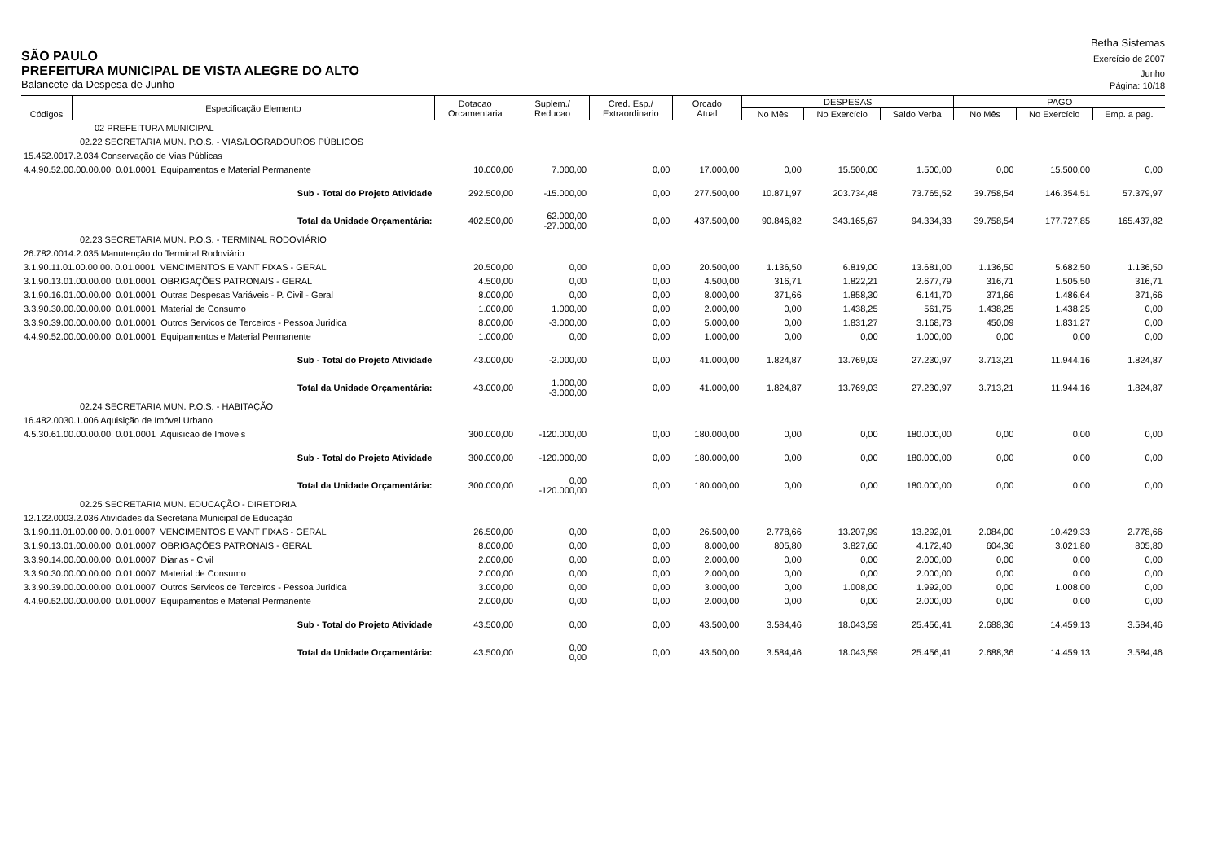Betha Sistemas
SÃO PAULO
Exercício de 2007
PREFEITURA MUNICIPAL DE VISTA ALEGRE DO ALTO
Junho
Balancete da Despesa de Junho
Página: 10/18
| Códigos | Especificação Elemento | Dotacao Orcamentaria | Suplem./ Reducao | Cred. Esp./ Extraordinario | Orcado Atual | DESPESAS | | | PAGO | | |
| --- | --- | --- | --- | --- | --- | --- | --- | --- | --- | --- | --- |
| | | | | | | No Mês | No Exercício | Saldo Verba | No Mês | No Exercício | Emp. a pag. |
| 02 PREFEITURA MUNICIPAL | | | | | | | | | | | |
| 02.22 SECRETARIA MUN. P.O.S. - VIAS/LOGRADOUROS PÚBLICOS | | | | | | | | | | | |
| 15.452.0017.2.034 Conservação de Vias Públicas | | | | | | | | | | | |
| 4.4.90.52.00.00.00.00. 0.01.0001 Equipamentos e Material Permanente | | 10.000,00 | 7.000,00 | 0,00 | 17.000,00 | 0,00 | 15.500,00 | 1.500,00 | 0,00 | 15.500,00 | 0,00 |
| Sub - Total do Projeto Atividade | | 292.500,00 | -15.000,00 | 0,00 | 277.500,00 | 10.871,97 | 203.734,48 | 73.765,52 | 39.758,54 | 146.354,51 | 57.379,97 |
| Total da Unidade Orçamentária: | | 402.500,00 | 62.000,00 -27.000,00 | 0,00 | 437.500,00 | 90.846,82 | 343.165,67 | 94.334,33 | 39.758,54 | 177.727,85 | 165.437,82 |
| 02.23 SECRETARIA MUN. P.O.S. - TERMINAL RODOVIÁRIO | | | | | | | | | | | |
| 26.782.0014.2.035 Manutenção do Terminal Rodoviário | | | | | | | | | | | |
| 3.1.90.11.01.00.00.00. 0.01.0001 VENCIMENTOS E VANT FIXAS - GERAL | | 20.500,00 | 0,00 | 0,00 | 20.500,00 | 1.136,50 | 6.819,00 | 13.681,00 | 1.136,50 | 5.682,50 | 1.136,50 |
| 3.1.90.13.01.00.00.00. 0.01.0001 OBRIGAÇÕES PATRONAIS - GERAL | | 4.500,00 | 0,00 | 0,00 | 4.500,00 | 316,71 | 1.822,21 | 2.677,79 | 316,71 | 1.505,50 | 316,71 |
| 3.1.90.16.01.00.00.00. 0.01.0001 Outras Despesas Variáveis - P. Civil - Geral | | 8.000,00 | 0,00 | 0,00 | 8.000,00 | 371,66 | 1.858,30 | 6.141,70 | 371,66 | 1.486,64 | 371,66 |
| 3.3.90.30.00.00.00.00. 0.01.0001 Material de Consumo | | 1.000,00 | 1.000,00 | 0,00 | 2.000,00 | 0,00 | 1.438,25 | 561,75 | 1.438,25 | 1.438,25 | 0,00 |
| 3.3.90.39.00.00.00.00. 0.01.0001 Outros Servicos de Terceiros - Pessoa Juridica | | 8.000,00 | -3.000,00 | 0,00 | 5.000,00 | 0,00 | 1.831,27 | 3.168,73 | 450,09 | 1.831,27 | 0,00 |
| 4.4.90.52.00.00.00.00. 0.01.0001 Equipamentos e Material Permanente | | 1.000,00 | 0,00 | 0,00 | 1.000,00 | 0,00 | 0,00 | 1.000,00 | 0,00 | 0,00 | 0,00 |
| Sub - Total do Projeto Atividade | | 43.000,00 | -2.000,00 | 0,00 | 41.000,00 | 1.824,87 | 13.769,03 | 27.230,97 | 3.713,21 | 11.944,16 | 1.824,87 |
| Total da Unidade Orçamentária: | | 43.000,00 | 1.000,00 -3.000,00 | 0,00 | 41.000,00 | 1.824,87 | 13.769,03 | 27.230,97 | 3.713,21 | 11.944,16 | 1.824,87 |
| 02.24 SECRETARIA MUN. P.O.S. - HABITAÇÃO | | | | | | | | | | | |
| 16.482.0030.1.006 Aquisição de Imóvel Urbano | | | | | | | | | | | |
| 4.5.30.61.00.00.00.00. 0.01.0001 Aquisicao de Imoveis | | 300.000,00 | -120.000,00 | 0,00 | 180.000,00 | 0,00 | 0,00 | 180.000,00 | 0,00 | 0,00 | 0,00 |
| Sub - Total do Projeto Atividade | | 300.000,00 | -120.000,00 | 0,00 | 180.000,00 | 0,00 | 0,00 | 180.000,00 | 0,00 | 0,00 | 0,00 |
| Total da Unidade Orçamentária: | | 300.000,00 | 0,00 -120.000,00 | 0,00 | 180.000,00 | 0,00 | 0,00 | 180.000,00 | 0,00 | 0,00 | 0,00 |
| 02.25 SECRETARIA MUN. EDUCAÇÃO - DIRETORIA | | | | | | | | | | | |
| 12.122.0003.2.036 Atividades da Secretaria Municipal de Educação | | | | | | | | | | | |
| 3.1.90.11.01.00.00.00. 0.01.0007 VENCIMENTOS E VANT FIXAS - GERAL | | 26.500,00 | 0,00 | 0,00 | 26.500,00 | 2.778,66 | 13.207,99 | 13.292,01 | 2.084,00 | 10.429,33 | 2.778,66 |
| 3.1.90.13.01.00.00.00. 0.01.0007 OBRIGAÇÕES PATRONAIS - GERAL | | 8.000,00 | 0,00 | 0,00 | 8.000,00 | 805,80 | 3.827,60 | 4.172,40 | 604,36 | 3.021,80 | 805,80 |
| 3.3.90.14.00.00.00.00. 0.01.0007 Diarias - Civil | | 2.000,00 | 0,00 | 0,00 | 2.000,00 | 0,00 | 0,00 | 2.000,00 | 0,00 | 0,00 | 0,00 |
| 3.3.90.30.00.00.00.00. 0.01.0007 Material de Consumo | | 2.000,00 | 0,00 | 0,00 | 2.000,00 | 0,00 | 0,00 | 2.000,00 | 0,00 | 0,00 | 0,00 |
| 3.3.90.39.00.00.00.00. 0.01.0007 Outros Servicos de Terceiros - Pessoa Juridica | | 3.000,00 | 0,00 | 0,00 | 3.000,00 | 0,00 | 1.008,00 | 1.992,00 | 0,00 | 1.008,00 | 0,00 |
| 4.4.90.52.00.00.00.00. 0.01.0007 Equipamentos e Material Permanente | | 2.000,00 | 0,00 | 0,00 | 2.000,00 | 0,00 | 0,00 | 2.000,00 | 0,00 | 0,00 | 0,00 |
| Sub - Total do Projeto Atividade | | 43.500,00 | 0,00 | 0,00 | 43.500,00 | 3.584,46 | 18.043,59 | 25.456,41 | 2.688,36 | 14.459,13 | 3.584,46 |
| Total da Unidade Orçamentária: | | 43.500,00 | 0,00 0,00 | 0,00 | 43.500,00 | 3.584,46 | 18.043,59 | 25.456,41 | 2.688,36 | 14.459,13 | 3.584,46 |